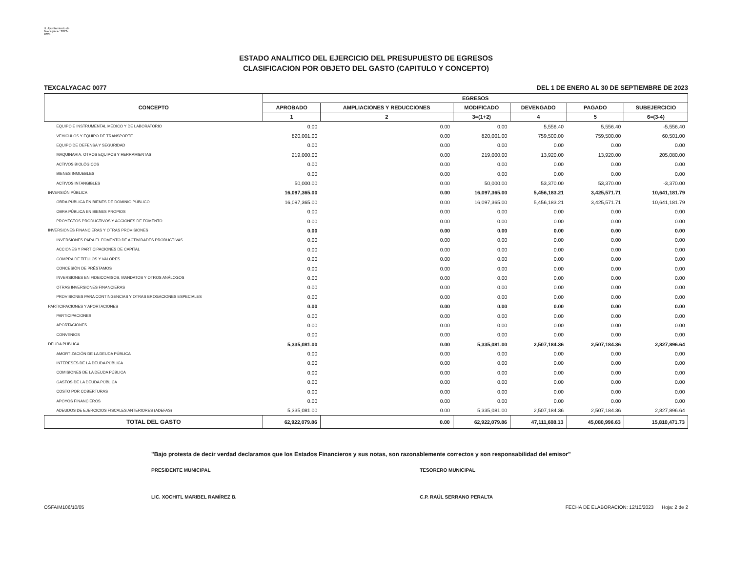H. Ayuntamiento de Texcalyacac 2022-2024
ESTADO ANALITICO DEL EJERCICIO DEL PRESUPUESTO DE EGRESOS
CLASIFICACION POR OBJETO DEL GASTO (CAPITULO Y CONCEPTO)
TEXCALYACAC 0077 DEL 1 DE ENERO AL 30 DE SEPTIEMBRE DE 2023
| CONCEPTO | EGRESOS | | | | | |
| --- | --- | --- | --- | --- | --- | --- |
| | APROBADO | AMPLIACIONES Y REDUCCIONES | MODIFICADO | DEVENGADO | PAGADO | SUBEJERCICIO |
| | 1 | 2 | 3=(1+2) | 4 | 5 | 6=(3-4) |
| EQUIPO E INSTRUMENTAL MÉDICO Y DE LABORATORIO | 0.00 | 0.00 | 0.00 | 5,556.40 | 5,556.40 | -5,556.40 |
| VEHÍCULOS Y EQUIPO DE TRANSPORTE | 820,001.00 | 0.00 | 820,001.00 | 759,500.00 | 759,500.00 | 60,501.00 |
| EQUIPO DE DEFENSA Y SEGURIDAD | 0.00 | 0.00 | 0.00 | 0.00 | 0.00 | 0.00 |
| MAQUINARIA, OTROS EQUIPOS Y HERRAMIENTAS | 219,000.00 | 0.00 | 219,000.00 | 13,920.00 | 13,920.00 | 205,080.00 |
| ACTIVOS BIOLÓGICOS | 0.00 | 0.00 | 0.00 | 0.00 | 0.00 | 0.00 |
| BIENES INMUEBLES | 0.00 | 0.00 | 0.00 | 0.00 | 0.00 | 0.00 |
| ACTIVOS INTANGIBLES | 50,000.00 | 0.00 | 50,000.00 | 53,370.00 | 53,370.00 | -3,370.00 |
| INVERSIÓN PÚBLICA | 16,097,365.00 | 0.00 | 16,097,365.00 | 5,456,183.21 | 3,425,571.71 | 10,641,181.79 |
| OBRA PÚBLICA EN BIENES DE DOMINIO PÚBLICO | 16,097,365.00 | 0.00 | 16,097,365.00 | 5,456,183.21 | 3,425,571.71 | 10,641,181.79 |
| OBRA PÚBLICA EN BIENES PROPIOS | 0.00 | 0.00 | 0.00 | 0.00 | 0.00 | 0.00 |
| PROYECTOS PRODUCTIVOS Y ACCIONES DE FOMENTO | 0.00 | 0.00 | 0.00 | 0.00 | 0.00 | 0.00 |
| INVERSIONES FINANCIERAS Y OTRAS PROVISIONES | 0.00 | 0.00 | 0.00 | 0.00 | 0.00 | 0.00 |
| INVERSIONES PARA EL FOMENTO DE ACTIVIDADES PRODUCTIVAS | 0.00 | 0.00 | 0.00 | 0.00 | 0.00 | 0.00 |
| ACCIONES Y PARTICIPACIONES DE CAPITAL | 0.00 | 0.00 | 0.00 | 0.00 | 0.00 | 0.00 |
| COMPRA DE TÍTULOS Y VALORES | 0.00 | 0.00 | 0.00 | 0.00 | 0.00 | 0.00 |
| CONCESIÓN DE PRÉSTAMOS | 0.00 | 0.00 | 0.00 | 0.00 | 0.00 | 0.00 |
| INVERSIONES EN FIDEICOMISOS, MANDATOS Y OTROS ANÁLOGOS | 0.00 | 0.00 | 0.00 | 0.00 | 0.00 | 0.00 |
| OTRAS INVERSIONES FINANCIERAS | 0.00 | 0.00 | 0.00 | 0.00 | 0.00 | 0.00 |
| PROVISIONES PARA CONTINGENCIAS Y OTRAS EROGACIONES ESPECIALES | 0.00 | 0.00 | 0.00 | 0.00 | 0.00 | 0.00 |
| PARTICIPACIONES Y APORTACIONES | 0.00 | 0.00 | 0.00 | 0.00 | 0.00 | 0.00 |
| PARTICIPACIONES | 0.00 | 0.00 | 0.00 | 0.00 | 0.00 | 0.00 |
| APORTACIONES | 0.00 | 0.00 | 0.00 | 0.00 | 0.00 | 0.00 |
| CONVENIOS | 0.00 | 0.00 | 0.00 | 0.00 | 0.00 | 0.00 |
| DEUDA PÚBLICA | 5,335,081.00 | 0.00 | 5,335,081.00 | 2,507,184.36 | 2,507,184.36 | 2,827,896.64 |
| AMORTIZACIÓN DE LA DEUDA PÚBLICA | 0.00 | 0.00 | 0.00 | 0.00 | 0.00 | 0.00 |
| INTERESES DE LA DEUDA PÚBLICA | 0.00 | 0.00 | 0.00 | 0.00 | 0.00 | 0.00 |
| COMISIONES DE LA DEUDA PÚBLICA | 0.00 | 0.00 | 0.00 | 0.00 | 0.00 | 0.00 |
| GASTOS DE LA DEUDA PÚBLICA | 0.00 | 0.00 | 0.00 | 0.00 | 0.00 | 0.00 |
| COSTO POR COBERTURAS | 0.00 | 0.00 | 0.00 | 0.00 | 0.00 | 0.00 |
| APOYOS FINANCIEROS | 0.00 | 0.00 | 0.00 | 0.00 | 0.00 | 0.00 |
| ADEUDOS DE EJERCICIOS FISCALES ANTERIORES (ADEFAS) | 5,335,081.00 | 0.00 | 5,335,081.00 | 2,507,184.36 | 2,507,184.36 | 2,827,896.64 |
| TOTAL DEL GASTO | 62,922,079.86 | 0.00 | 62,922,079.86 | 47,111,608.13 | 45,080,996.63 | 15,810,471.73 |
"Bajo protesta de decir verdad declaramos que los Estados Financieros y sus notas, son razonablemente correctos y son responsabilidad del emisor"
PRESIDENTE MUNICIPAL
LIC. XOCHITL MARIBEL RAMÍREZ B.
TESORERO MUNICIPAL
C.P. RAÚL SERRANO PERALTA
OSFAIM106/10/05 FECHA DE ELABORACION: 12/10/2023 Hoja: 2 de 2